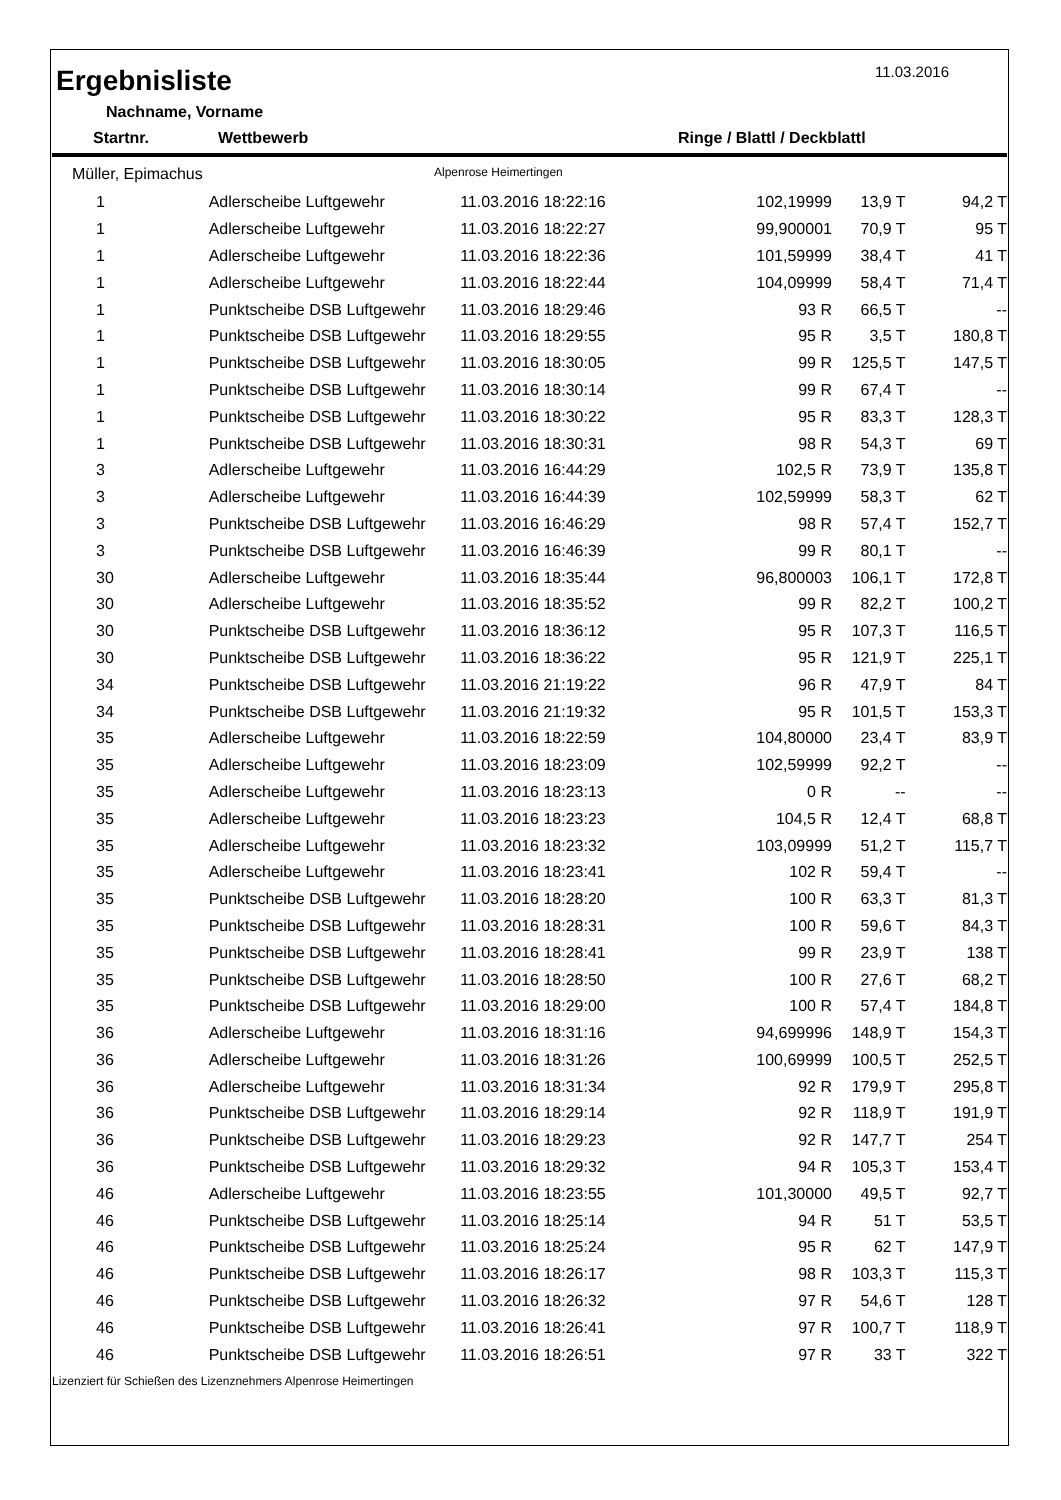11.03.2016
Ergebnisliste
Nachname, Vorname
Startnr. Wettbewerb Ringe / Blattl / Deckblattl
Müller, Epimachus Alpenrose Heimertingen
| 1 | Adlerscheibe Luftgewehr | 11.03.2016 18:22:16 | 102,19999 | 13,9 T | 94,2 T |
| 1 | Adlerscheibe Luftgewehr | 11.03.2016 18:22:27 | 99,900001 | 70,9 T | 95 T |
| 1 | Adlerscheibe Luftgewehr | 11.03.2016 18:22:36 | 101,59999 | 38,4 T | 41 T |
| 1 | Adlerscheibe Luftgewehr | 11.03.2016 18:22:44 | 104,09999 | 58,4 T | 71,4 T |
| 1 | Punktscheibe DSB Luftgewehr | 11.03.2016 18:29:46 | 93 R | 66,5 T | -- |
| 1 | Punktscheibe DSB Luftgewehr | 11.03.2016 18:29:55 | 95 R | 3,5 T | 180,8 T |
| 1 | Punktscheibe DSB Luftgewehr | 11.03.2016 18:30:05 | 99 R | 125,5 T | 147,5 T |
| 1 | Punktscheibe DSB Luftgewehr | 11.03.2016 18:30:14 | 99 R | 67,4 T | -- |
| 1 | Punktscheibe DSB Luftgewehr | 11.03.2016 18:30:22 | 95 R | 83,3 T | 128,3 T |
| 1 | Punktscheibe DSB Luftgewehr | 11.03.2016 18:30:31 | 98 R | 54,3 T | 69 T |
| 3 | Adlerscheibe Luftgewehr | 11.03.2016 16:44:29 | 102,5 R | 73,9 T | 135,8 T |
| 3 | Adlerscheibe Luftgewehr | 11.03.2016 16:44:39 | 102,59999 | 58,3 T | 62 T |
| 3 | Punktscheibe DSB Luftgewehr | 11.03.2016 16:46:29 | 98 R | 57,4 T | 152,7 T |
| 3 | Punktscheibe DSB Luftgewehr | 11.03.2016 16:46:39 | 99 R | 80,1 T | -- |
| 30 | Adlerscheibe Luftgewehr | 11.03.2016 18:35:44 | 96,800003 | 106,1 T | 172,8 T |
| 30 | Adlerscheibe Luftgewehr | 11.03.2016 18:35:52 | 99 R | 82,2 T | 100,2 T |
| 30 | Punktscheibe DSB Luftgewehr | 11.03.2016 18:36:12 | 95 R | 107,3 T | 116,5 T |
| 30 | Punktscheibe DSB Luftgewehr | 11.03.2016 18:36:22 | 95 R | 121,9 T | 225,1 T |
| 34 | Punktscheibe DSB Luftgewehr | 11.03.2016 21:19:22 | 96 R | 47,9 T | 84 T |
| 34 | Punktscheibe DSB Luftgewehr | 11.03.2016 21:19:32 | 95 R | 101,5 T | 153,3 T |
| 35 | Adlerscheibe Luftgewehr | 11.03.2016 18:22:59 | 104,80000 | 23,4 T | 83,9 T |
| 35 | Adlerscheibe Luftgewehr | 11.03.2016 18:23:09 | 102,59999 | 92,2 T | -- |
| 35 | Adlerscheibe Luftgewehr | 11.03.2016 18:23:13 | 0 R | -- | -- |
| 35 | Adlerscheibe Luftgewehr | 11.03.2016 18:23:23 | 104,5 R | 12,4 T | 68,8 T |
| 35 | Adlerscheibe Luftgewehr | 11.03.2016 18:23:32 | 103,09999 | 51,2 T | 115,7 T |
| 35 | Adlerscheibe Luftgewehr | 11.03.2016 18:23:41 | 102 R | 59,4 T | -- |
| 35 | Punktscheibe DSB Luftgewehr | 11.03.2016 18:28:20 | 100 R | 63,3 T | 81,3 T |
| 35 | Punktscheibe DSB Luftgewehr | 11.03.2016 18:28:31 | 100 R | 59,6 T | 84,3 T |
| 35 | Punktscheibe DSB Luftgewehr | 11.03.2016 18:28:41 | 99 R | 23,9 T | 138 T |
| 35 | Punktscheibe DSB Luftgewehr | 11.03.2016 18:28:50 | 100 R | 27,6 T | 68,2 T |
| 35 | Punktscheibe DSB Luftgewehr | 11.03.2016 18:29:00 | 100 R | 57,4 T | 184,8 T |
| 36 | Adlerscheibe Luftgewehr | 11.03.2016 18:31:16 | 94,699996 | 148,9 T | 154,3 T |
| 36 | Adlerscheibe Luftgewehr | 11.03.2016 18:31:26 | 100,69999 | 100,5 T | 252,5 T |
| 36 | Adlerscheibe Luftgewehr | 11.03.2016 18:31:34 | 92 R | 179,9 T | 295,8 T |
| 36 | Punktscheibe DSB Luftgewehr | 11.03.2016 18:29:14 | 92 R | 118,9 T | 191,9 T |
| 36 | Punktscheibe DSB Luftgewehr | 11.03.2016 18:29:23 | 92 R | 147,7 T | 254 T |
| 36 | Punktscheibe DSB Luftgewehr | 11.03.2016 18:29:32 | 94 R | 105,3 T | 153,4 T |
| 46 | Adlerscheibe Luftgewehr | 11.03.2016 18:23:55 | 101,30000 | 49,5 T | 92,7 T |
| 46 | Punktscheibe DSB Luftgewehr | 11.03.2016 18:25:14 | 94 R | 51 T | 53,5 T |
| 46 | Punktscheibe DSB Luftgewehr | 11.03.2016 18:25:24 | 95 R | 62 T | 147,9 T |
| 46 | Punktscheibe DSB Luftgewehr | 11.03.2016 18:26:17 | 98 R | 103,3 T | 115,3 T |
| 46 | Punktscheibe DSB Luftgewehr | 11.03.2016 18:26:32 | 97 R | 54,6 T | 128 T |
| 46 | Punktscheibe DSB Luftgewehr | 11.03.2016 18:26:41 | 97 R | 100,7 T | 118,9 T |
| 46 | Punktscheibe DSB Luftgewehr | 11.03.2016 18:26:51 | 97 R | 33 T | 322 T |
Lizenziert für Schießen des Lizenznehmers Alpenrose Heimertingen